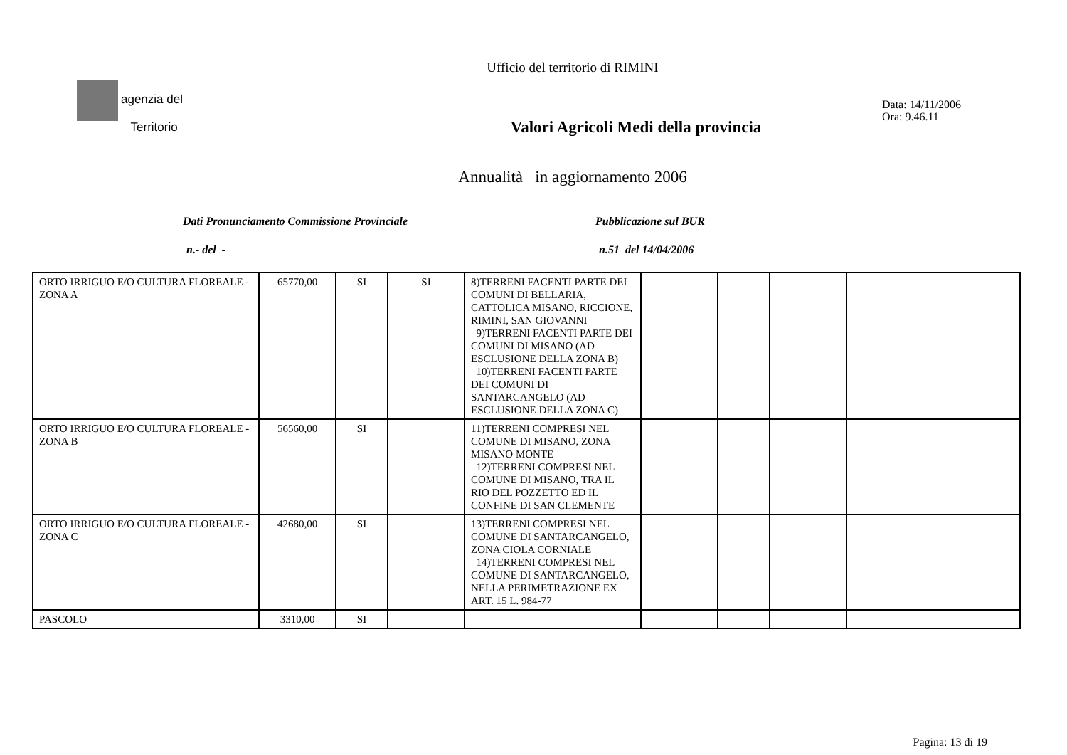Ufficio del territorio di RIMINI
agenzia del
Territorio
Valori Agricoli Medi della provincia
Data: 14/11/2006
Ora: 9.46.11
Annualità in aggiornamento 2006
Dati Pronunciamento Commissione Provinciale Pubblicazione sul BUR
n.- del - n.51 del 14/04/2006
| ORTO IRRIGUO E/O CULTURA FLOREALE - ZONA A | 65770,00 | SI | SI | 8)TERRENI FACENTI PARTE DEI COMUNI DI BELLARIA, CATTOLICA MISANO, RICCIONE, RIMINI, SAN GIOVANNI 9)TERRENI FACENTI PARTE DEI COMUNI DI MISANO (AD ESCLUSIONE DELLA ZONA B) 10)TERRENI FACENTI PARTE DEI COMUNI DI SANTARCANGELO (AD ESCLUSIONE DELLA ZONA C) | | | | |
| ORTO IRRIGUO E/O CULTURA FLOREALE - ZONA B | 56560,00 | SI | | 11)TERRENI COMPRESI NEL COMUNE DI MISANO, ZONA MISANO MONTE 12)TERRENI COMPRESI NEL COMUNE DI MISANO, TRA IL RIO DEL POZZETTO ED IL CONFINE DI SAN CLEMENTE | | | | |
| ORTO IRRIGUO E/O CULTURA FLOREALE - ZONA C | 42680,00 | SI | | 13)TERRENI COMPRESI NEL COMUNE DI SANTARCANGELO, ZONA CIOLA CORNIALE 14)TERRENI COMPRESI NEL COMUNE DI SANTARCANGELO, NELLA PERIMETRAZIONE EX ART. 15 L. 984-77 | | | | |
| PASCOLO | 3310,00 | SI | | | | | | |
Pagina: 13 di 19